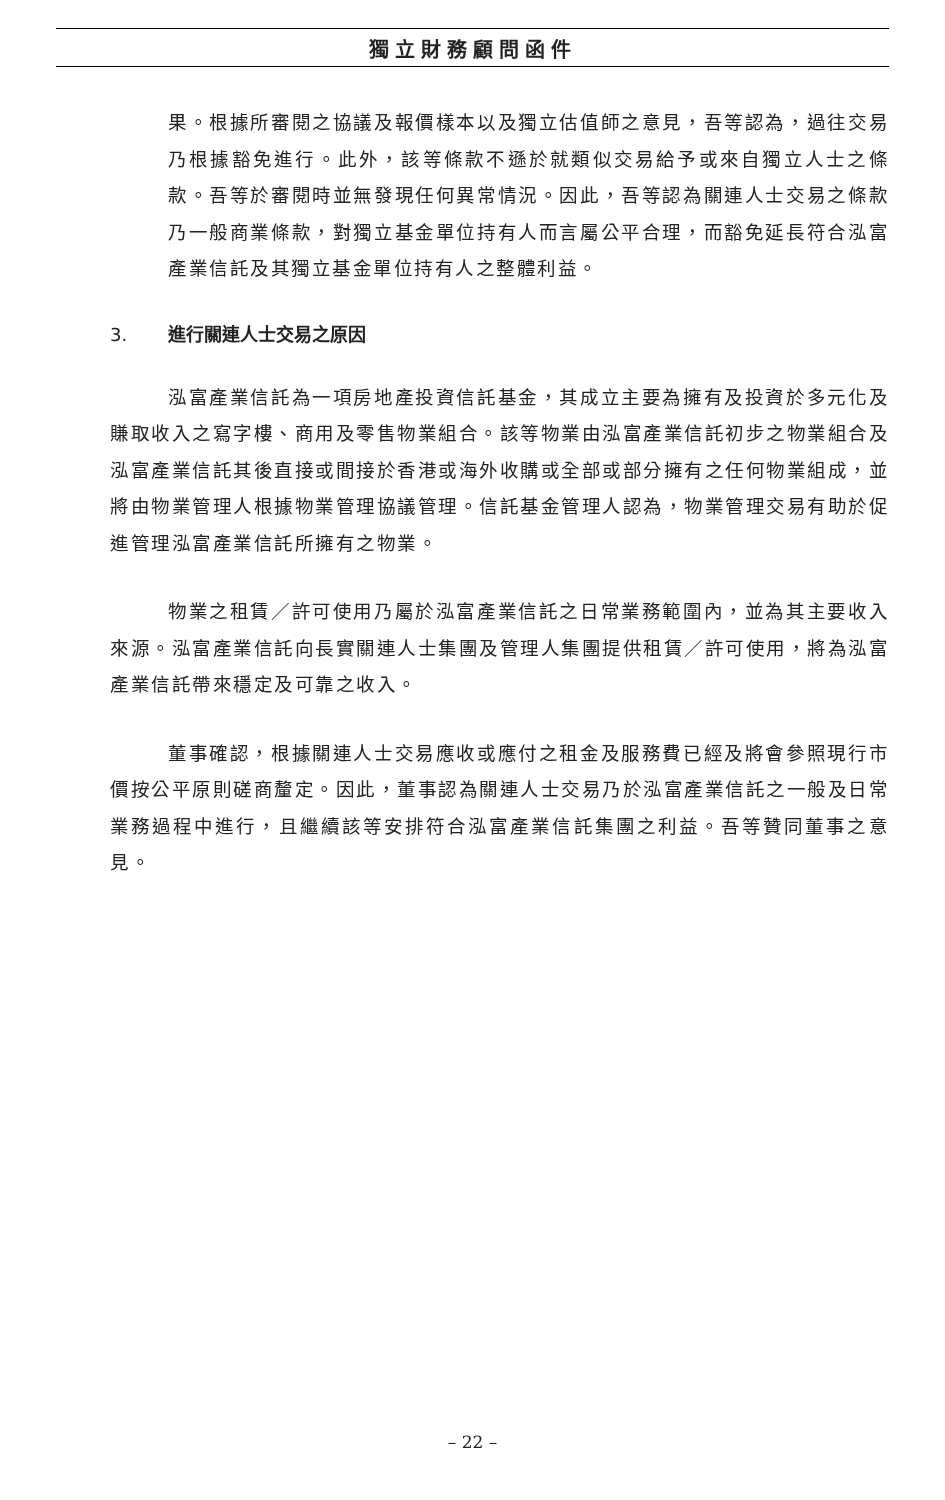獨立財務顧問函件
果。根據所審閱之協議及報價樣本以及獨立估值師之意見，吾等認為，過往交易乃根據豁免進行。此外，該等條款不遜於就類似交易給予或來自獨立人士之條款。吾等於審閱時並無發現任何異常情況。因此，吾等認為關連人士交易之條款乃一般商業條款，對獨立基金單位持有人而言屬公平合理，而豁免延長符合泓富產業信託及其獨立基金單位持有人之整體利益。
3. 進行關連人士交易之原因
泓富產業信託為一項房地產投資信託基金，其成立主要為擁有及投資於多元化及賺取收入之寫字樓、商用及零售物業組合。該等物業由泓富產業信託初步之物業組合及泓富產業信託其後直接或間接於香港或海外收購或全部或部分擁有之任何物業組成，並將由物業管理人根據物業管理協議管理。信託基金管理人認為，物業管理交易有助於促進管理泓富產業信託所擁有之物業。
物業之租賃／許可使用乃屬於泓富產業信託之日常業務範圍內，並為其主要收入來源。泓富產業信託向長實關連人士集團及管理人集團提供租賃／許可使用，將為泓富產業信託帶來穩定及可靠之收入。
董事確認，根據關連人士交易應收或應付之租金及服務費已經及將會參照現行市價按公平原則磋商釐定。因此，董事認為關連人士交易乃於泓富產業信託之一般及日常業務過程中進行，且繼續該等安排符合泓富產業信託集團之利益。吾等贊同董事之意見。
– 22 –